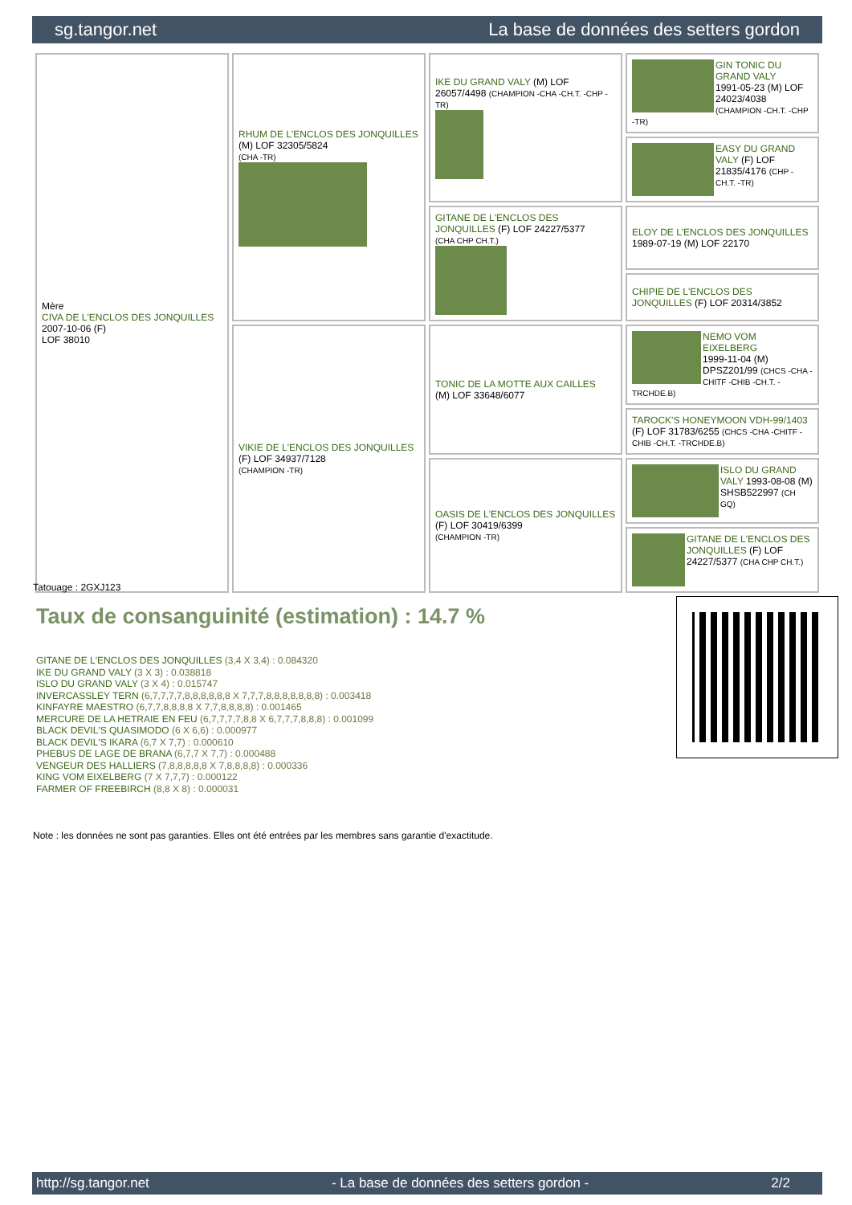sg.tangor.net La base de données des setters gordon
| Mère CIVA DE L'ENCLOS DES JONQUILLES 2007-10-06 (F) LOF 38010 | RHUM DE L'ENCLOS DES JONQUILLES (M) LOF 32305/5824 (CHA -TR) | IKE DU GRAND VALY (M) LOF 26057/4498 (CHAMPION -CHA -CH.T. -CHP -TR) | GIN TONIC DU GRAND VALY 1991-05-23 (M) LOF 24023/4038 (CHAMPION -CH.T. -CHP -TR) |
| | | | EASY DU GRAND VALY (F) LOF 21835/4176 (CHP -CH.T. -TR) |
| | | GITANE DE L'ENCLOS DES JONQUILLES (F) LOF 24227/5377 (CHA CHP CH.T.) | ELOY DE L'ENCLOS DES JONQUILLES 1989-07-19 (M) LOF 22170 |
| | | | CHIPIE DE L'ENCLOS DES JONQUILLES (F) LOF 20314/3852 |
| | VIKIE DE L'ENCLOS DES JONQUILLES (F) LOF 34937/7128 (CHAMPION -TR) | TONIC DE LA MOTTE AUX CAILLES (M) LOF 33648/6077 | NEMO VOM EIXELBERG 1999-11-04 (M) DPSZ201/99 (CHCS -CHA -CHITF -CHIB -CH.T. -TRCHDE.B) |
| | | | TAROCK'S HONEYMOON VDH-99/1403 (F) LOF 31783/6255 (CHCS -CHA -CHITF -CHIB -CH.T. -TRCHDE.B) |
| | | OASIS DE L'ENCLOS DES JONQUILLES (F) LOF 30419/6399 (CHAMPION -TR) | ISLO DU GRAND VALY 1993-08-08 (M) SHSB522997 (CH GQ) |
| | | | GITANE DE L'ENCLOS DES JONQUILLES (F) LOF 24227/5377 (CHA CHP CH.T.) |
Tatouage : 2GXJ123
Taux de consanguinité (estimation) : 14.7 %
GITANE DE L'ENCLOS DES JONQUILLES (3,4 X 3,4) : 0.084320
IKE DU GRAND VALY (3 X 3) : 0.038818
ISLO DU GRAND VALY (3 X 4) : 0.015747
INVERCASSLEY TERN (6,7,7,7,7,8,8,8,8,8,8 X 7,7,7,8,8,8,8,8,8,8) : 0.003418
KINFAYRE MAESTRO (6,7,7,8,8,8,8 X 7,7,8,8,8,8) : 0.001465
MERCURE DE LA HETRAIE EN FEU (6,7,7,7,7,8,8 X 6,7,7,7,8,8,8) : 0.001099
BLACK DEVIL'S QUASIMODO (6 X 6,6) : 0.000977
BLACK DEVIL'S IKARA (6,7 X 7,7) : 0.000610
PHEBUS DE LAGE DE BRANA (6,7,7 X 7,7) : 0.000488
VENGEUR DES HALLIERS (7,8,8,8,8,8 X 7,8,8,8,8) : 0.000336
KING VOM EIXELBERG (7 X 7,7,7) : 0.000122
FARMER OF FREEBIRCH (8,8 X 8) : 0.000031
Note : les données ne sont pas garanties. Elles ont été entrées par les membres sans garantie d'exactitude.
http://sg.tangor.net - La base de données des setters gordon - 2/2